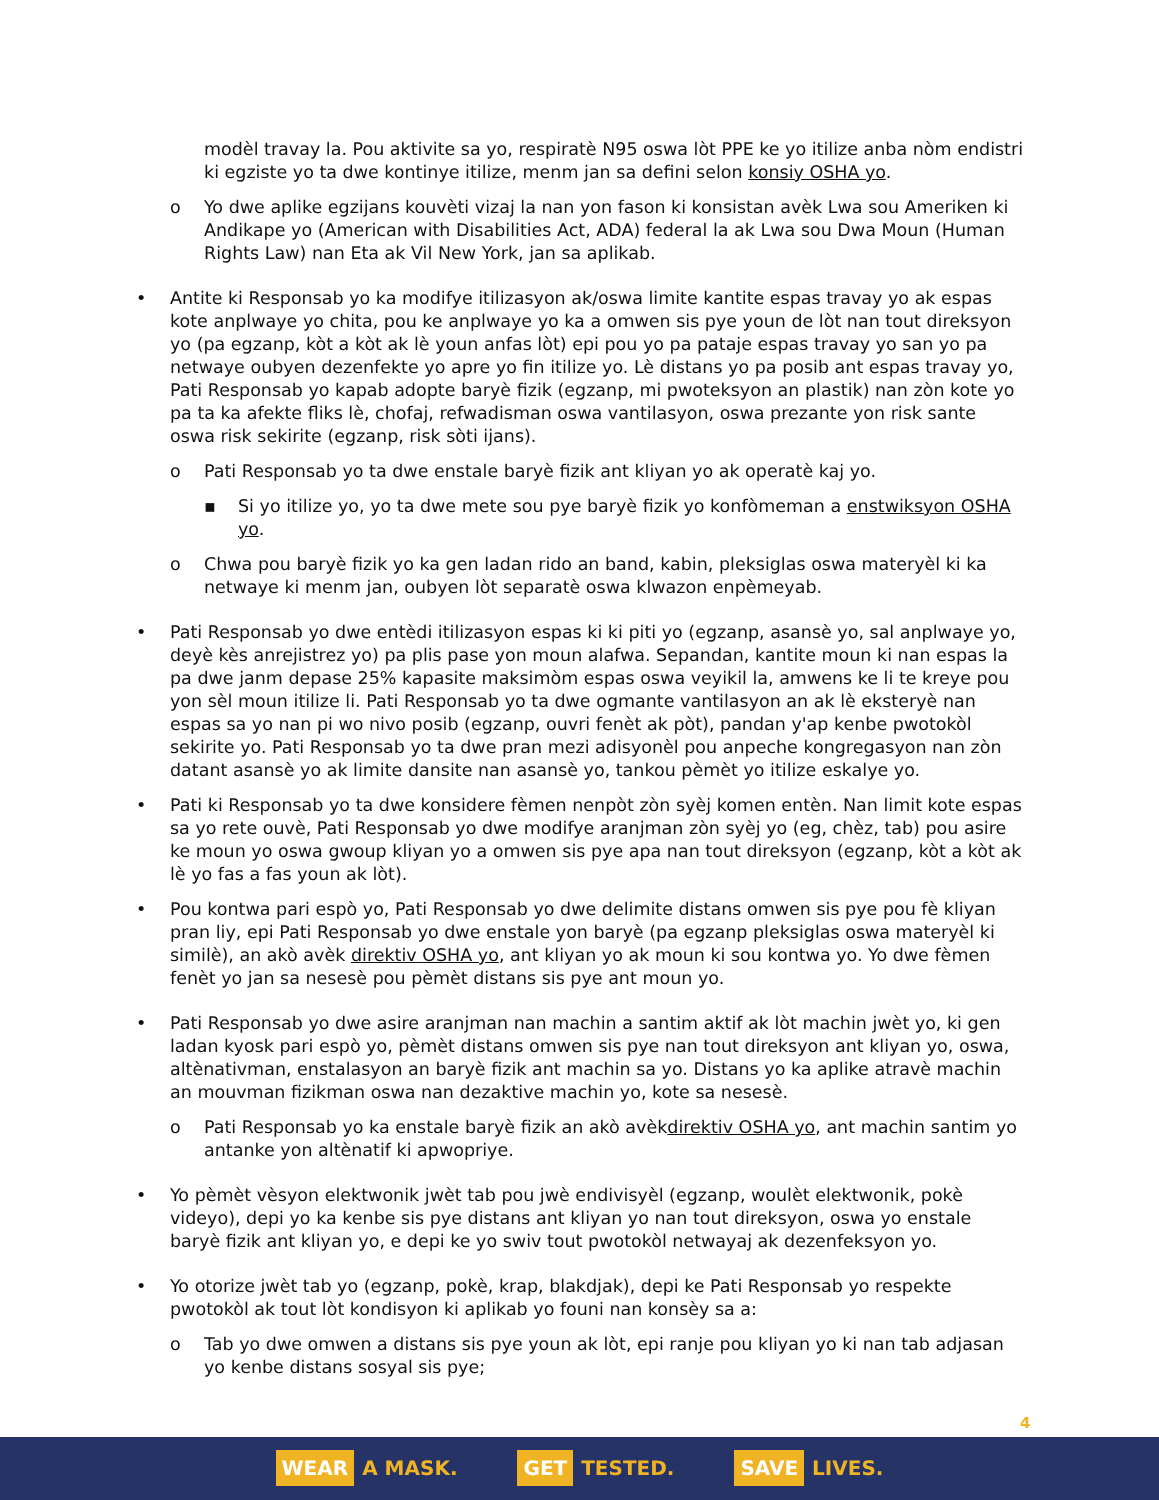modèl travay la. Pou aktivite sa yo, respiratè N95 oswa lòt PPE ke yo itilize anba nòm endistri ki egziste yo ta dwe kontinye itilize, menm jan sa defini selon konsiy OSHA yo.
o Yo dwe aplike egzijans kouvèti vizaj la nan yon fason ki konsistan avèk Lwa sou Ameriken ki Andikape yo (American with Disabilities Act, ADA) federal la ak Lwa sou Dwa Moun (Human Rights Law) nan Eta ak Vil New York, jan sa aplikab.
• Antite ki Responsab yo ka modifye itilizasyon ak/oswa limite kantite espas travay yo ak espas kote anplwaye yo chita, pou ke anplwaye yo ka a omwen sis pye youn de lòt nan tout direksyon yo (pa egzanp, kòt a kòt ak lè youn anfas lòt) epi pou yo pa pataje espas travay yo san yo pa netwaye oubyen dezenfekte yo apre yo fin itilize yo. Lè distans yo pa posib ant espas travay yo, Pati Responsab yo kapab adopte baryè fizik (egzanp, mi pwoteksyon an plastik) nan zòn kote yo pa ta ka afekte fliks lè, chofaj, refwadisman oswa vantilasyon, oswa prezante yon risk sante oswa risk sekirite (egzanp, risk sòti ijans).
o Pati Responsab yo ta dwe enstale baryè fizik ant kliyan yo ak operatè kaj yo.
▪ Si yo itilize yo, yo ta dwe mete sou pye baryè fizik yo konfòmeman a enstwiksyon OSHA yo.
o Chwa pou baryè fizik yo ka gen ladan rido an band, kabin, pleksiglas oswa materyèl ki ka netwaye ki menm jan, oubyen lòt separatè oswa klwazon enpèmeyab.
• Pati Responsab yo dwe entèdi itilizasyon espas ki ki piti yo (egzanp, asansè yo, sal anplwaye yo, deyè kès anrejistrez yo) pa plis pase yon moun alafwa. Sepandan, kantite moun ki nan espas la pa dwe janm depase 25% kapasite maksimòm espas oswa veyikil la, amwens ke li te kreye pou yon sèl moun itilize li. Pati Responsab yo ta dwe ogmante vantilasyon an ak lè eksteryè nan espas sa yo nan pi wo nivo posib (egzanp, ouvri fenèt ak pòt), pandan y'ap kenbe pwotokòl sekirite yo. Pati Responsab yo ta dwe pran mezi adisyonèl pou anpeche kongregasyon nan zòn datant asansè yo ak limite dansite nan asansè yo, tankou pèmèt yo itilize eskalye yo.
• Pati ki Responsab yo ta dwe konsidere fèmen nenpòt zòn syèj komen entèn. Nan limit kote espas sa yo rete ouvè, Pati Responsab yo dwe modifye aranjman zòn syèj yo (eg, chèz, tab) pou asire ke moun yo oswa gwoup kliyan yo a omwen sis pye apa nan tout direksyon (egzanp, kòt a kòt ak lè yo fas a fas youn ak lòt).
• Pou kontwa pari espò yo, Pati Responsab yo dwe delimite distans omwen sis pye pou fè kliyan pran liy, epi Pati Responsab yo dwe enstale yon baryè (pa egzanp pleksiglas oswa materyèl ki similè), an akò avèk direktiv OSHA yo, ant kliyan yo ak moun ki sou kontwa yo. Yo dwe fèmen fenèt yo jan sa nesesè pou pèmèt distans sis pye ant moun yo.
• Pati Responsab yo dwe asire aranjman nan machin a santim aktif ak lòt machin jwèt yo, ki gen ladan kyosk pari espò yo, pèmèt distans omwen sis pye nan tout direksyon ant kliyan yo, oswa, altènativman, enstalasyon an baryè fizik ant machin sa yo. Distans yo ka aplike atravè machin an mouvman fizikman oswa nan dezaktive machin yo, kote sa nesesè.
o Pati Responsab yo ka enstale baryè fizik an akò avèkdirektiv OSHA yo, ant machin santim yo antanke yon altènatif ki apwopriye.
• Yo pèmèt vèsyon elektwonik jwèt tab pou jwè endivisyèl (egzanp, woulèt elektwonik, pokè videyo), depi yo ka kenbe sis pye distans ant kliyan yo nan tout direksyon, oswa yo enstale baryè fizik ant kliyan yo, e depi ke yo swiv tout pwotokòl netwayaj ak dezenfeksyon yo.
• Yo otorize jwèt tab yo (egzanp, pokè, krap, blakdjak), depi ke Pati Responsab yo respekte pwotokòl ak tout lòt kondisyon ki aplikab yo founi nan konsèy sa a:
o Tab yo dwe omwen a distans sis pye youn ak lòt, epi ranje pou kliyan yo ki nan tab adjasan yo kenbe distans sosyal sis pye;
4
WEAR A MASK. GET TESTED. SAVE LIVES.